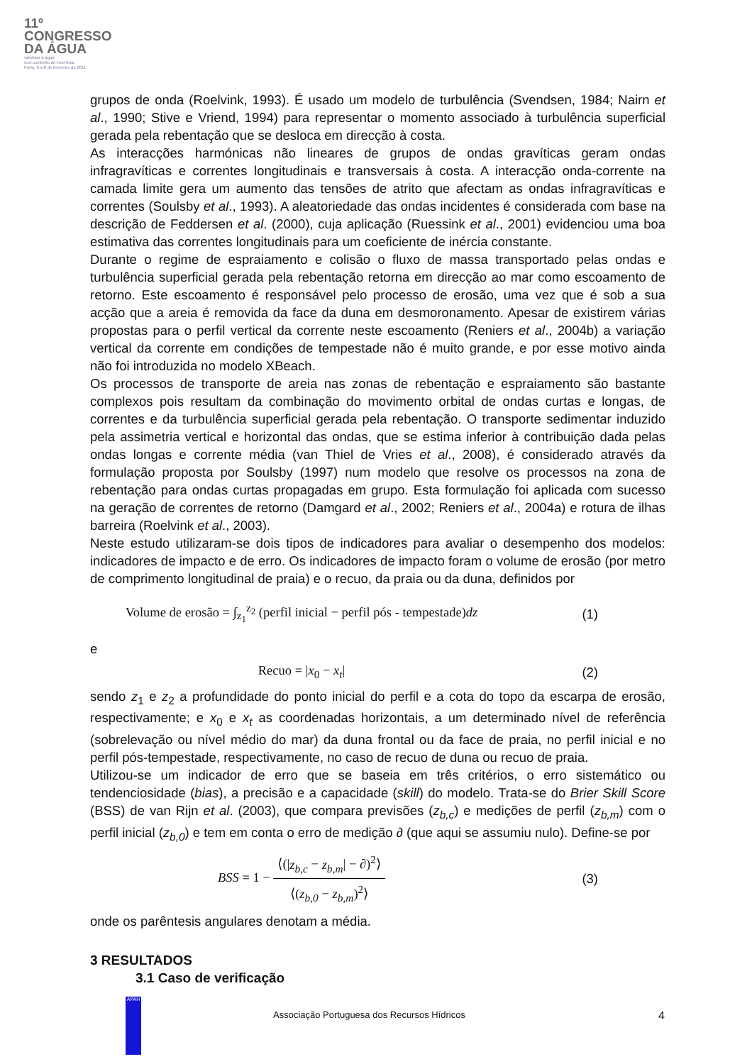11º
CONGRESSO
DA ÁGUA
valorizar a água
num contexto de incerteza
Porto, 6 a 8 de fevereiro de 2011
grupos de onda (Roelvink, 1993). É usado um modelo de turbulência (Svendsen, 1984; Nairn et al., 1990; Stive e Vriend, 1994) para representar o momento associado à turbulência superficial gerada pela rebentação que se desloca em direcção à costa.
As interacções harmónicas não lineares de grupos de ondas gravíticas geram ondas infragravíticas e correntes longitudinais e transversais à costa. A interacção onda-corrente na camada limite gera um aumento das tensões de atrito que afectam as ondas infragravíticas e correntes (Soulsby et al., 1993). A aleatoriedade das ondas incidentes é considerada com base na descrição de Feddersen et al. (2000), cuja aplicação (Ruessink et al., 2001) evidenciou uma boa estimativa das correntes longitudinais para um coeficiente de inércia constante.
Durante o regime de espraiamento e colisão o fluxo de massa transportado pelas ondas e turbulência superficial gerada pela rebentação retorna em direcção ao mar como escoamento de retorno. Este escoamento é responsável pelo processo de erosão, uma vez que é sob a sua acção que a areia é removida da face da duna em desmoronamento. Apesar de existirem várias propostas para o perfil vertical da corrente neste escoamento (Reniers et al., 2004b) a variação vertical da corrente em condições de tempestade não é muito grande, e por esse motivo ainda não foi introduzida no modelo XBeach.
Os processos de transporte de areia nas zonas de rebentação e espraiamento são bastante complexos pois resultam da combinação do movimento orbital de ondas curtas e longas, de correntes e da turbulência superficial gerada pela rebentação. O transporte sedimentar induzido pela assimetria vertical e horizontal das ondas, que se estima inferior à contribuição dada pelas ondas longas e corrente média (van Thiel de Vries et al., 2008), é considerado através da formulação proposta por Soulsby (1997) num modelo que resolve os processos na zona de rebentação para ondas curtas propagadas em grupo. Esta formulação foi aplicada com sucesso na geração de correntes de retorno (Damgard et al., 2002; Reniers et al., 2004a) e rotura de ilhas barreira (Roelvink et al., 2003).
Neste estudo utilizaram-se dois tipos de indicadores para avaliar o desempenho dos modelos: indicadores de impacto e de erro. Os indicadores de impacto foram o volume de erosão (por metro de comprimento longitudinal de praia) e o recuo, da praia ou da duna, definidos por
Volume de erosão = ∫<sub>z<sub>1</sub></sub><sup>z<sub>2</sub></sup> (perfil inicial − perfil pós - tempestade)dz
(1)
e
Recuo = |x<sub>0</sub> − x<sub>t</sub>| (2)
sendo z<sub>1</sub> e z<sub>2</sub> a profundidade do ponto inicial do perfil e a cota do topo da escarpa de erosão, respectivamente; e x<sub>0</sub> e x<sub>t</sub> as coordenadas horizontais, a um determinado nível de referência (sobrelevação ou nível médio do mar) da duna frontal ou da face de praia, no perfil inicial e no perfil pós-tempestade, respectivamente, no caso de recuo de duna ou recuo de praia.
Utilizou-se um indicador de erro que se baseia em três critérios, o erro sistemático ou tendenciosidade (bias), a precisão e a capacidade (skill) do modelo. Trata-se do Brier Skill Score (BSS) de van Rijn et al. (2003), que compara previsões (z<sub>b,c</sub>) e medições de perfil (z<sub>b,m</sub>) com o perfil inicial (z<sub>b,0</sub>) e tem em conta o erro de medição ∂ (que aqui se assumiu nulo). Define-se por
BSS = 1 − ⟨(|z<sub>b,c</sub> − z<sub>b,m</sub>| − ∂)<sup>2</sup>⟩ ⟨(z<sub>b,0</sub> − z<sub>b,m</sub>)<sup>2</sup>⟩
(3)
onde os parêntesis angulares denotam a média.
3 RESULTADOS
3.1 Caso de verificação
APAH
Associação Portuguesa dos Recursos Hídricos 4